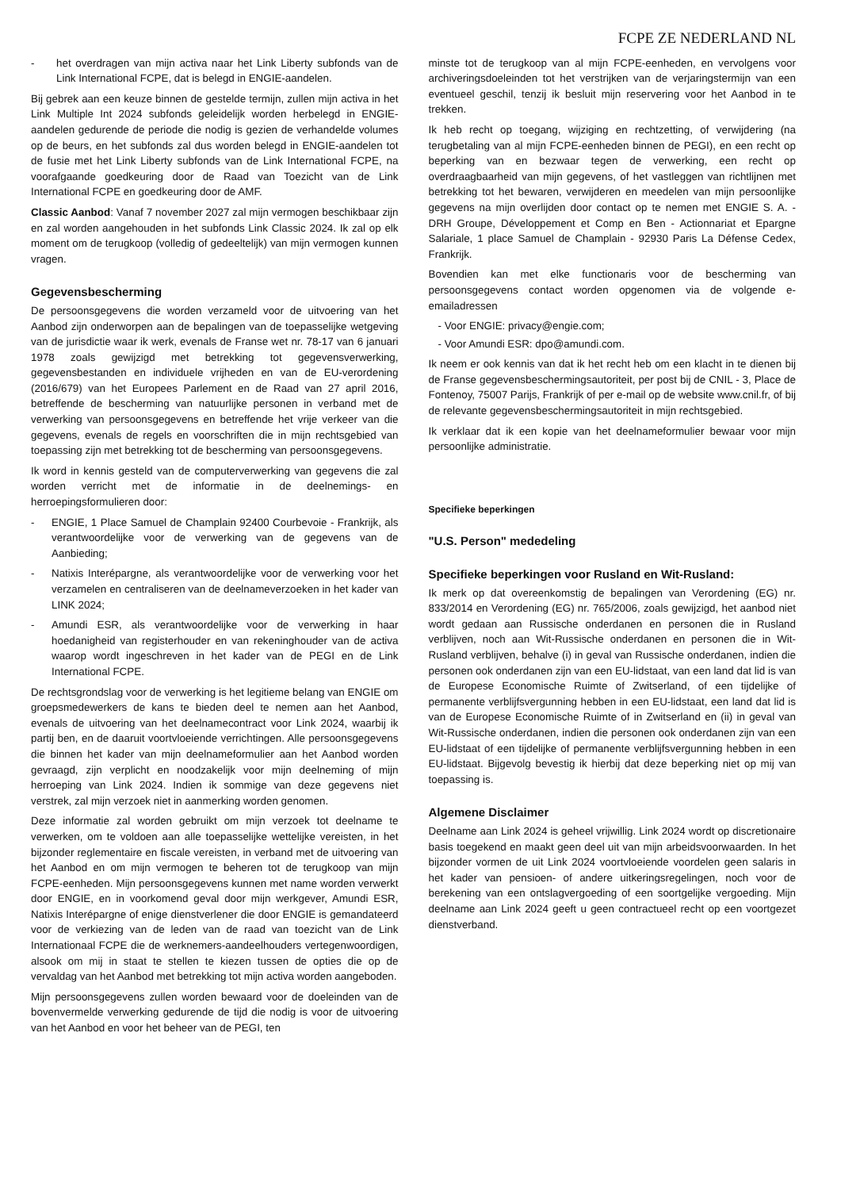FCPE ZE NEDERLAND NL
- het overdragen van mijn activa naar het Link Liberty subfonds van de Link International FCPE, dat is belegd in ENGIE-aandelen.
Bij gebrek aan een keuze binnen de gestelde termijn, zullen mijn activa in het Link Multiple Int 2024 subfonds geleidelijk worden herbelegd in ENGIE-aandelen gedurende de periode die nodig is gezien de verhandelde volumes op de beurs, en het subfonds zal dus worden belegd in ENGIE-aandelen tot de fusie met het Link Liberty subfonds van de Link International FCPE, na voorafgaande goedkeuring door de Raad van Toezicht van de Link International FCPE en goedkeuring door de AMF.
Classic Aanbod: Vanaf 7 november 2027 zal mijn vermogen beschikbaar zijn en zal worden aangehouden in het subfonds Link Classic 2024. Ik zal op elk moment om de terugkoop (volledig of gedeeltelijk) van mijn vermogen kunnen vragen.
Gegevensbescherming
De persoonsgegevens die worden verzameld voor de uitvoering van het Aanbod zijn onderworpen aan de bepalingen van de toepasselijke wetgeving van de jurisdictie waar ik werk, evenals de Franse wet nr. 78-17 van 6 januari 1978 zoals gewijzigd met betrekking tot gegevensverwerking, gegevensbestanden en individuele vrijheden en van de EU-verordening (2016/679) van het Europees Parlement en de Raad van 27 april 2016, betreffende de bescherming van natuurlijke personen in verband met de verwerking van persoonsgegevens en betreffende het vrije verkeer van die gegevens, evenals de regels en voorschriften die in mijn rechtsgebied van toepassing zijn met betrekking tot de bescherming van persoonsgegevens.
Ik word in kennis gesteld van de computerverwerking van gegevens die zal worden verricht met de informatie in de deelnemings- en herroepingsformulieren door:
- ENGIE, 1 Place Samuel de Champlain 92400 Courbevoie - Frankrijk, als verantwoordelijke voor de verwerking van de gegevens van de Aanbieding;
- Natixis Interépargne, als verantwoordelijke voor de verwerking voor het verzamelen en centraliseren van de deelnameverzoeken in het kader van LINK 2024;
- Amundi ESR, als verantwoordelijke voor de verwerking in haar hoedanigheid van registerhouder en van rekeninghouder van de activa waarop wordt ingeschreven in het kader van de PEGI en de Link International FCPE.
De rechtsgrondslag voor de verwerking is het legitieme belang van ENGIE om groepsmedewerkers de kans te bieden deel te nemen aan het Aanbod, evenals de uitvoering van het deelnamecontract voor Link 2024, waarbij ik partij ben, en de daaruit voortvloeiende verrichtingen. Alle persoonsgegevens die binnen het kader van mijn deelnameformulier aan het Aanbod worden gevraagd, zijn verplicht en noodzakelijk voor mijn deelneming of mijn herroeping van Link 2024. Indien ik sommige van deze gegevens niet verstrek, zal mijn verzoek niet in aanmerking worden genomen.
Deze informatie zal worden gebruikt om mijn verzoek tot deelname te verwerken, om te voldoen aan alle toepasselijke wettelijke vereisten, in het bijzonder reglementaire en fiscale vereisten, in verband met de uitvoering van het Aanbod en om mijn vermogen te beheren tot de terugkoop van mijn FCPE-eenheden. Mijn persoonsgegevens kunnen met name worden verwerkt door ENGIE, en in voorkomend geval door mijn werkgever, Amundi ESR, Natixis Interépargne of enige dienstverlener die door ENGIE is gemandateerd voor de verkiezing van de leden van de raad van toezicht van de Link Internationaal FCPE die de werknemers-aandeelhouders vertegenwoordigen, alsook om mij in staat te stellen te kiezen tussen de opties die op de vervaldag van het Aanbod met betrekking tot mijn activa worden aangeboden.
Mijn persoonsgegevens zullen worden bewaard voor de doeleinden van de bovenvermelde verwerking gedurende de tijd die nodig is voor de uitvoering van het Aanbod en voor het beheer van de PEGI, ten
minste tot de terugkoop van al mijn FCPE-eenheden, en vervolgens voor archiveringsdoeleinden tot het verstrijken van de verjaringstermijn van een eventueel geschil, tenzij ik besluit mijn reservering voor het Aanbod in te trekken.
Ik heb recht op toegang, wijziging en rechtzetting, of verwijdering (na terugbetaling van al mijn FCPE-eenheden binnen de PEGI), en een recht op beperking van en bezwaar tegen de verwerking, een recht op overdraagbaarheid van mijn gegevens, of het vastleggen van richtlijnen met betrekking tot het bewaren, verwijderen en meedelen van mijn persoonlijke gegevens na mijn overlijden door contact op te nemen met ENGIE S. A. - DRH Groupe, Développement et Comp en Ben - Actionnariat et Epargne Salariale, 1 place Samuel de Champlain - 92930 Paris La Défense Cedex, Frankrijk.
Bovendien kan met elke functionaris voor de bescherming van persoonsgegevens contact worden opgenomen via de volgende e-emailadressen
- Voor ENGIE: privacy@engie.com;
- Voor Amundi ESR: dpo@amundi.com.
Ik neem er ook kennis van dat ik het recht heb om een klacht in te dienen bij de Franse gegevensbeschermingsautoriteit, per post bij de CNIL - 3, Place de Fontenoy, 75007 Parijs, Frankrijk of per e-mail op de website www.cnil.fr, of bij de relevante gegevensbeschermingsautoriteit in mijn rechtsgebied.
Ik verklaar dat ik een kopie van het deelnameformulier bewaar voor mijn persoonlijke administratie.
Specifieke beperkingen
"U.S. Person" mededeling
Specifieke beperkingen voor Rusland en Wit-Rusland:
Ik merk op dat overeenkomstig de bepalingen van Verordening (EG) nr. 833/2014 en Verordening (EG) nr. 765/2006, zoals gewijzigd, het aanbod niet wordt gedaan aan Russische onderdanen en personen die in Rusland verblijven, noch aan Wit-Russische onderdanen en personen die in Wit-Rusland verblijven, behalve (i) in geval van Russische onderdanen, indien die personen ook onderdanen zijn van een EU-lidstaat, van een land dat lid is van de Europese Economische Ruimte of Zwitserland, of een tijdelijke of permanente verblijfsvergunning hebben in een EU-lidstaat, een land dat lid is van de Europese Economische Ruimte of in Zwitserland en (ii) in geval van Wit-Russische onderdanen, indien die personen ook onderdanen zijn van een EU-lidstaat of een tijdelijke of permanente verblijfsvergunning hebben in een EU-lidstaat. Bijgevolg bevestig ik hierbij dat deze beperking niet op mij van toepassing is.
Algemene Disclaimer
Deelname aan Link 2024 is geheel vrijwillig. Link 2024 wordt op discretionaire basis toegekend en maakt geen deel uit van mijn arbeidsvoorwaarden. In het bijzonder vormen de uit Link 2024 voortvloeiende voordelen geen salaris in het kader van pensioen- of andere uitkeringsregelingen, noch voor de berekening van een ontslagvergoeding of een soortgelijke vergoeding. Mijn deelname aan Link 2024 geeft u geen contractueel recht op een voortgezet dienstverband.